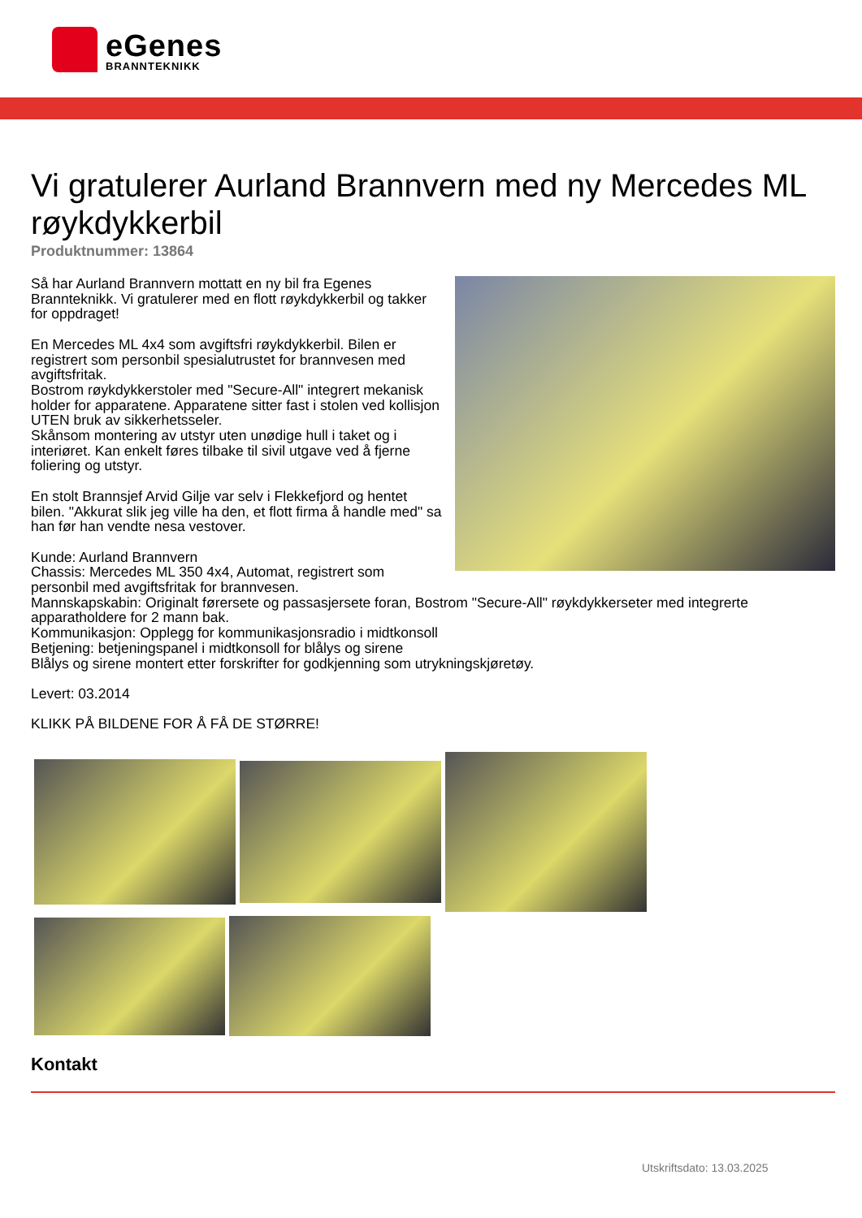eGenes
BRANNTEKNIKK
Vi gratulerer Aurland Brannvern med ny Mercedes ML røykdykkerbil
Produktnummer: 13864
Så har Aurland Brannvern mottatt en ny bil fra Egenes Brannteknikk. Vi gratulerer med en flott røykdykkerbil og takker for oppdraget!
En Mercedes ML 4x4 som avgiftsfri røykdykkerbil. Bilen er registrert som personbil spesialutrustet for brannvesen med avgiftsfritak.
Bostrom røykdykkerstoler med "Secure-All" integrert mekanisk holder for apparatene. Apparatene sitter fast i stolen ved kollisjon UTEN bruk av sikkerhetsseler.
Skånsom montering av utstyr uten unødige hull i taket og i interiøret. Kan enkelt føres tilbake til sivil utgave ved å fjerne foliering og utstyr.
En stolt Brannsjef Arvid Gilje var selv i Flekkefjord og hentet bilen. "Akkurat slik jeg ville ha den, et flott firma å handle med" sa han før han vendte nesa vestover.
Kunde: Aurland Brannvern
Chassis: Mercedes ML 350 4x4, Automat, registrert som personbil med avgiftsfritak for brannvesen.
Mannskapskabin: Originalt førersete og passasjersete foran, Bostrom "Secure-All" røykdykkerseter med integrerte apparatholdere for 2 mann bak.
Kommunikasjon: Opplegg for kommunikasjonsradio i midtkonsoll
Betjening: betjeningspanel i midtkonsoll for blålys og sirene
Blålys og sirene montert etter forskrifter for godkjenning som utrykningskjøretøy.
Levert: 03.2014
KLIKK PÅ BILDENE FOR Å FÅ DE STØRRE!
Kontakt
Utskriftsdato: 13.03.2025